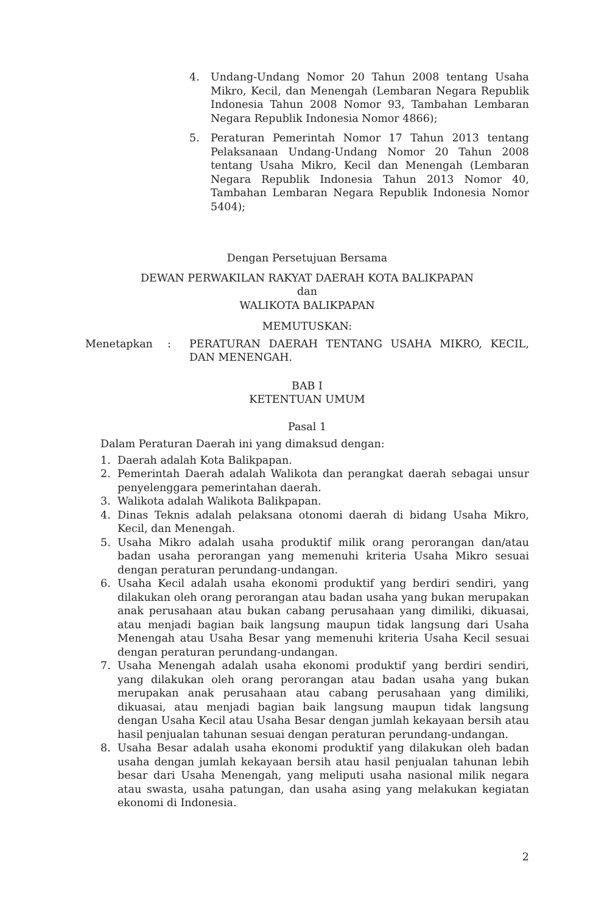4. Undang-Undang Nomor 20 Tahun 2008 tentang Usaha Mikro, Kecil, dan Menengah (Lembaran Negara Republik Indonesia Tahun 2008 Nomor 93, Tambahan Lembaran Negara Republik Indonesia Nomor 4866);
5. Peraturan Pemerintah Nomor 17 Tahun 2013 tentang Pelaksanaan Undang-Undang Nomor 20 Tahun 2008 tentang Usaha Mikro, Kecil dan Menengah (Lembaran Negara Republik Indonesia Tahun 2013 Nomor 40, Tambahan Lembaran Negara Republik Indonesia Nomor 5404);
Dengan Persetujuan Bersama
DEWAN PERWAKILAN RAKYAT DAERAH KOTA BALIKPAPAN
dan
WALIKOTA BALIKPAPAN
MEMUTUSKAN:
Menetapkan: PERATURAN DAERAH TENTANG USAHA MIKRO, KECIL, DAN MENENGAH.
BAB I
KETENTUAN UMUM
Pasal 1
Dalam Peraturan Daerah ini yang dimaksud dengan:
1. Daerah adalah Kota Balikpapan.
2. Pemerintah Daerah adalah Walikota dan perangkat daerah sebagai unsur penyelenggara pemerintahan daerah.
3. Walikota adalah Walikota Balikpapan.
4. Dinas Teknis adalah pelaksana otonomi daerah di bidang Usaha Mikro, Kecil, dan Menengah.
5. Usaha Mikro adalah usaha produktif milik orang perorangan dan/atau badan usaha perorangan yang memenuhi kriteria Usaha Mikro sesuai dengan peraturan perundang-undangan.
6. Usaha Kecil adalah usaha ekonomi produktif yang berdiri sendiri, yang dilakukan oleh orang perorangan atau badan usaha yang bukan merupakan anak perusahaan atau bukan cabang perusahaan yang dimiliki, dikuasai, atau menjadi bagian baik langsung maupun tidak langsung dari Usaha Menengah atau Usaha Besar yang memenuhi kriteria Usaha Kecil sesuai dengan peraturan perundang-undangan.
7. Usaha Menengah adalah usaha ekonomi produktif yang berdiri sendiri, yang dilakukan oleh orang perorangan atau badan usaha yang bukan merupakan anak perusahaan atau cabang perusahaan yang dimiliki, dikuasai, atau menjadi bagian baik langsung maupun tidak langsung dengan Usaha Kecil atau Usaha Besar dengan jumlah kekayaan bersih atau hasil penjualan tahunan sesuai dengan peraturan perundang-undangan.
8. Usaha Besar adalah usaha ekonomi produktif yang dilakukan oleh badan usaha dengan jumlah kekayaan bersih atau hasil penjualan tahunan lebih besar dari Usaha Menengah, yang meliputi usaha nasional milik negara atau swasta, usaha patungan, dan usaha asing yang melakukan kegiatan ekonomi di Indonesia.
2